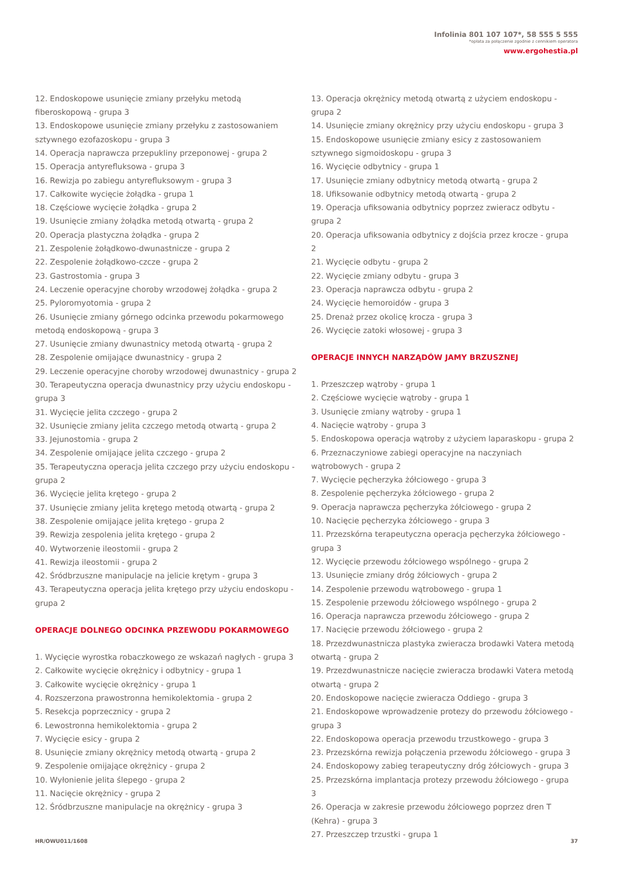Infolinia 801 107 107*, 58 555 5 555
*opłata za połączenie zgodnie z cennikiem operatora
www.ergohestia.pl
12. Endoskopowe usunięcie zmiany przełyku metodą fiberoskopową - grupa 3
13. Endoskopowe usunięcie zmiany przełyku z zastosowaniem sztywnego ezofazoskopu - grupa 3
14. Operacja naprawcza przepukliny przeponowej - grupa 2
15. Operacja antyrefluksowa - grupa 3
16. Rewizja po zabiegu antyrefluksowym - grupa 3
17. Całkowite wycięcie żołądka - grupa 1
18. Częściowe wycięcie żołądka - grupa 2
19. Usunięcie zmiany żołądka metodą otwartą - grupa 2
20. Operacja plastyczna żołądka - grupa 2
21. Zespolenie żołądkowo-dwunastnicze - grupa 2
22. Zespolenie żołądkowo-czcze - grupa 2
23. Gastrostomia - grupa 3
24. Leczenie operacyjne choroby wrzodowej żołądka - grupa 2
25. Pyloromyotomia - grupa 2
26. Usunięcie zmiany górnego odcinka przewodu pokarmowego metodą endoskopową - grupa 3
27. Usunięcie zmiany dwunastnicy metodą otwartą - grupa 2
28. Zespolenie omijające dwunastnicy - grupa 2
29. Leczenie operacyjne choroby wrzodowej dwunastnicy - grupa 2
30. Terapeutyczna operacja dwunastnicy przy użyciu endoskopu - grupa 3
31. Wycięcie jelita czczego - grupa 2
32. Usunięcie zmiany jelita czczego metodą otwartą - grupa 2
33. Jejunostomia - grupa 2
34. Zespolenie omijające jelita czczego - grupa 2
35. Terapeutyczna operacja jelita czczego przy użyciu endoskopu - grupa 2
36. Wycięcie jelita krętego - grupa 2
37. Usunięcie zmiany jelita krętego metodą otwartą - grupa 2
38. Zespolenie omijające jelita krętego - grupa 2
39. Rewizja zespolenia jelita krętego - grupa 2
40. Wytworzenie ileostomii - grupa 2
41. Rewizja ileostomii - grupa 2
42. Śródbrzuszne manipulacje na jelicie krętym - grupa 3
43. Terapeutyczna operacja jelita krętego przy użyciu endoskopu - grupa 2
OPERACJE DOLNEGO ODCINKA PRZEWODU POKARMOWEGO
1. Wycięcie wyrostka robaczkowego ze wskazań nagłych - grupa 3
2. Całkowite wycięcie okrężnicy i odbytnicy - grupa 1
3. Całkowite wycięcie okrężnicy - grupa 1
4. Rozszerzona prawostronna hemikolektomia - grupa 2
5. Resekcja poprzecznicy - grupa 2
6. Lewostronna hemikolektomia - grupa 2
7. Wycięcie esicy - grupa 2
8. Usunięcie zmiany okrężnicy metodą otwartą - grupa 2
9. Zespolenie omijające okrężnicy - grupa 2
10. Wyłonienie jelita ślepego - grupa 2
11. Nacięcie okrężnicy - grupa 2
12. Śródbrzuszne manipulacje na okrężnicy - grupa 3
13. Operacja okrężnicy metodą otwartą z użyciem endoskopu - grupa 2
14. Usunięcie zmiany okrężnicy przy użyciu endoskopu - grupa 3
15. Endoskopowe usunięcie zmiany esicy z zastosowaniem sztywnego sigmoidoskopu - grupa 3
16. Wycięcie odbytnicy - grupa 1
17. Usunięcie zmiany odbytnicy metodą otwartą - grupa 2
18. Ufiksowanie odbytnicy metodą otwartą - grupa 2
19. Operacja ufiksowania odbytnicy poprzez zwieracz odbytu - grupa 2
20. Operacja ufiksowania odbytnicy z dojścia przez krocze - grupa 2
21. Wycięcie odbytu - grupa 2
22. Wycięcie zmiany odbytu - grupa 3
23. Operacja naprawcza odbytu - grupa 2
24. Wycięcie hemoroidów - grupa 3
25. Drenaż przez okolicę krocza - grupa 3
26. Wycięcie zatoki włosowej - grupa 3
OPERACJE INNYCH NARZĄDÓW JAMY BRZUSZNEJ
1. Przeszczep wątroby - grupa 1
2. Częściowe wycięcie wątroby - grupa 1
3. Usunięcie zmiany wątroby - grupa 1
4. Nacięcie wątroby - grupa 3
5. Endoskopowa operacja wątroby z użyciem laparaskopu - grupa 2
6. Przeznaczyniowe zabiegi operacyjne na naczyniach wątrobowych - grupa 2
7. Wycięcie pęcherzyka żółciowego - grupa 3
8. Zespolenie pęcherzyka żółciowego - grupa 2
9. Operacja naprawcza pęcherzyka żółciowego - grupa 2
10. Nacięcie pęcherzyka żółciowego - grupa 3
11. Przezskórna terapeutyczna operacja pęcherzyka żółciowego - grupa 3
12. Wycięcie przewodu żółciowego wspólnego - grupa 2
13. Usunięcie zmiany dróg żółciowych - grupa 2
14. Zespolenie przewodu wątrobowego - grupa 1
15. Zespolenie przewodu żółciowego wspólnego - grupa 2
16. Operacja naprawcza przewodu żółciowego - grupa 2
17. Nacięcie przewodu żółciowego - grupa 2
18. Przezdwunastnicza plastyka zwieracza brodawki Vatera metodą otwartą - grupa 2
19. Przezdwunastnicze nacięcie zwieracza brodawki Vatera metodą otwartą - grupa 2
20. Endoskopowe nacięcie zwieracza Oddiego - grupa 3
21. Endoskopowe wprowadzenie protezy do przewodu żółciowego - grupa 3
22. Endoskopowa operacja przewodu trzustkowego - grupa 3
23. Przezskórna rewizja połączenia przewodu żółciowego - grupa 3
24. Endoskopowy zabieg terapeutyczny dróg żółciowych - grupa 3
25. Przezskórna implantacja protezy przewodu żółciowego - grupa 3
26. Operacja w zakresie przewodu żółciowego poprzez dren T (Kehra) - grupa 3
27. Przeszczep trzustki - grupa 1
HR/OWU011/1608 37